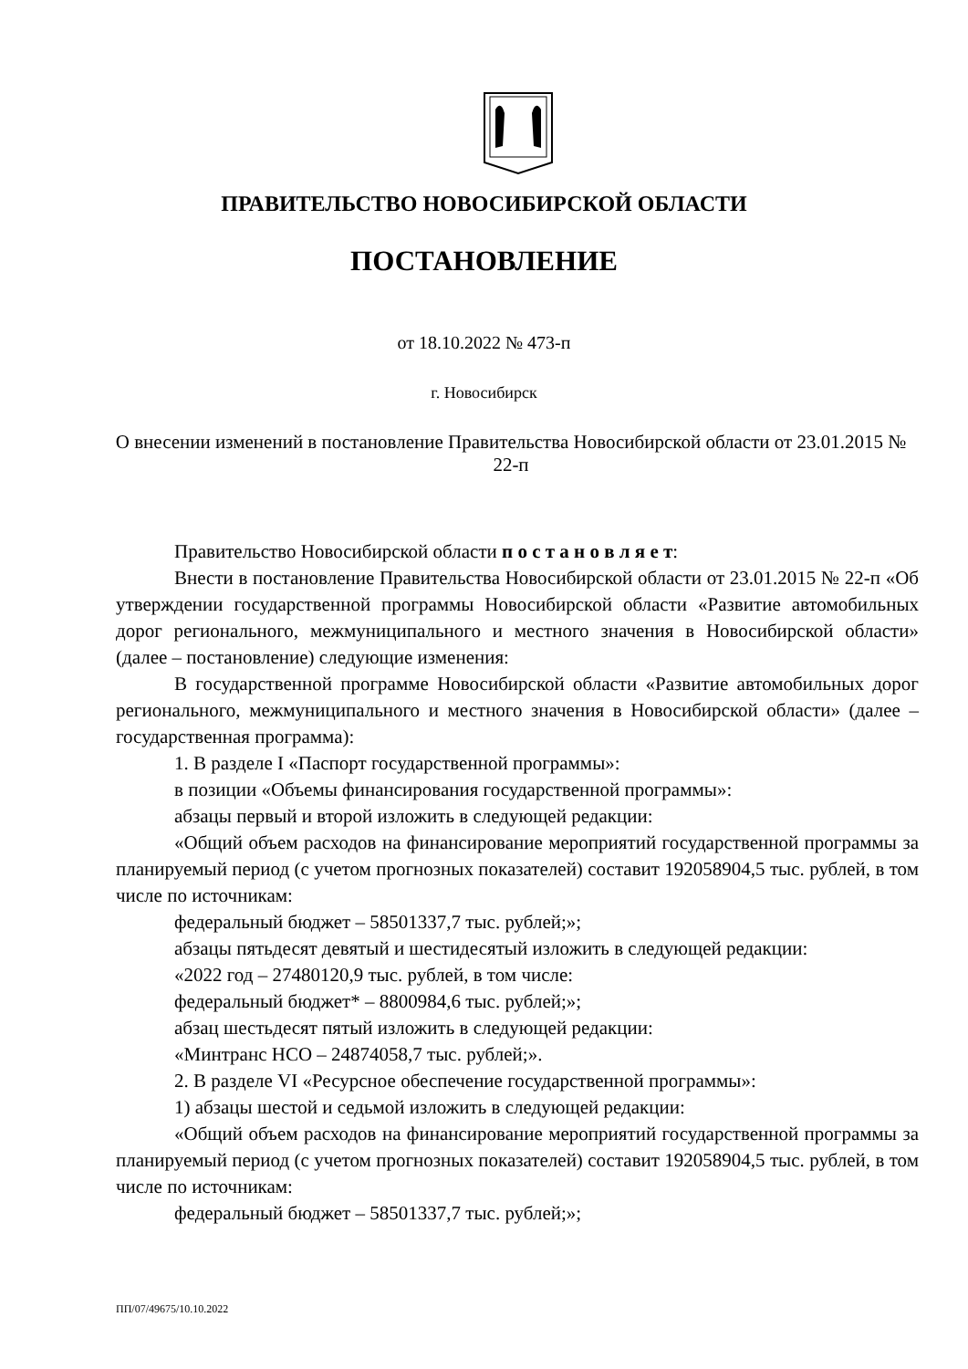ПРАВИТЕЛЬСТВО НОВОСИБИРСКОЙ ОБЛАСТИ
ПОСТАНОВЛЕНИЕ
от 18.10.2022 № 473-п
г. Новосибирск
О внесении изменений в постановление Правительства Новосибирской области от 23.01.2015 № 22-п
Правительство Новосибирской области п о с т а н о в л я е т:
Внести в постановление Правительства Новосибирской области от 23.01.2015 № 22-п «Об утверждении государственной программы Новосибирской области «Развитие автомобильных дорог регионального, межмуниципального и местного значения в Новосибирской области» (далее – постановление) следующие изменения:
В государственной программе Новосибирской области «Развитие автомобильных дорог регионального, межмуниципального и местного значения в Новосибирской области» (далее – государственная программа):
1. В разделе I «Паспорт государственной программы»:
в позиции «Объемы финансирования государственной программы»:
абзацы первый и второй изложить в следующей редакции:
«Общий объем расходов на финансирование мероприятий государственной программы за планируемый период (с учетом прогнозных показателей) составит 192058904,5 тыс. рублей, в том числе по источникам:
федеральный бюджет – 58501337,7 тыс. рублей;»;
абзацы пятьдесят девятый и шестидесятый изложить в следующей редакции:
«2022 год – 27480120,9 тыс. рублей, в том числе:
федеральный бюджет* – 8800984,6 тыс. рублей;»;
абзац шестьдесят пятый изложить в следующей редакции:
«Минтранс НСО – 24874058,7 тыс. рублей;».
2. В разделе VI «Ресурсное обеспечение государственной программы»:
1) абзацы шестой и седьмой изложить в следующей редакции:
«Общий объем расходов на финансирование мероприятий государственной программы за планируемый период (с учетом прогнозных показателей) составит 192058904,5 тыс. рублей, в том числе по источникам:
федеральный бюджет – 58501337,7 тыс. рублей;»;
ПП/07/49675/10.10.2022